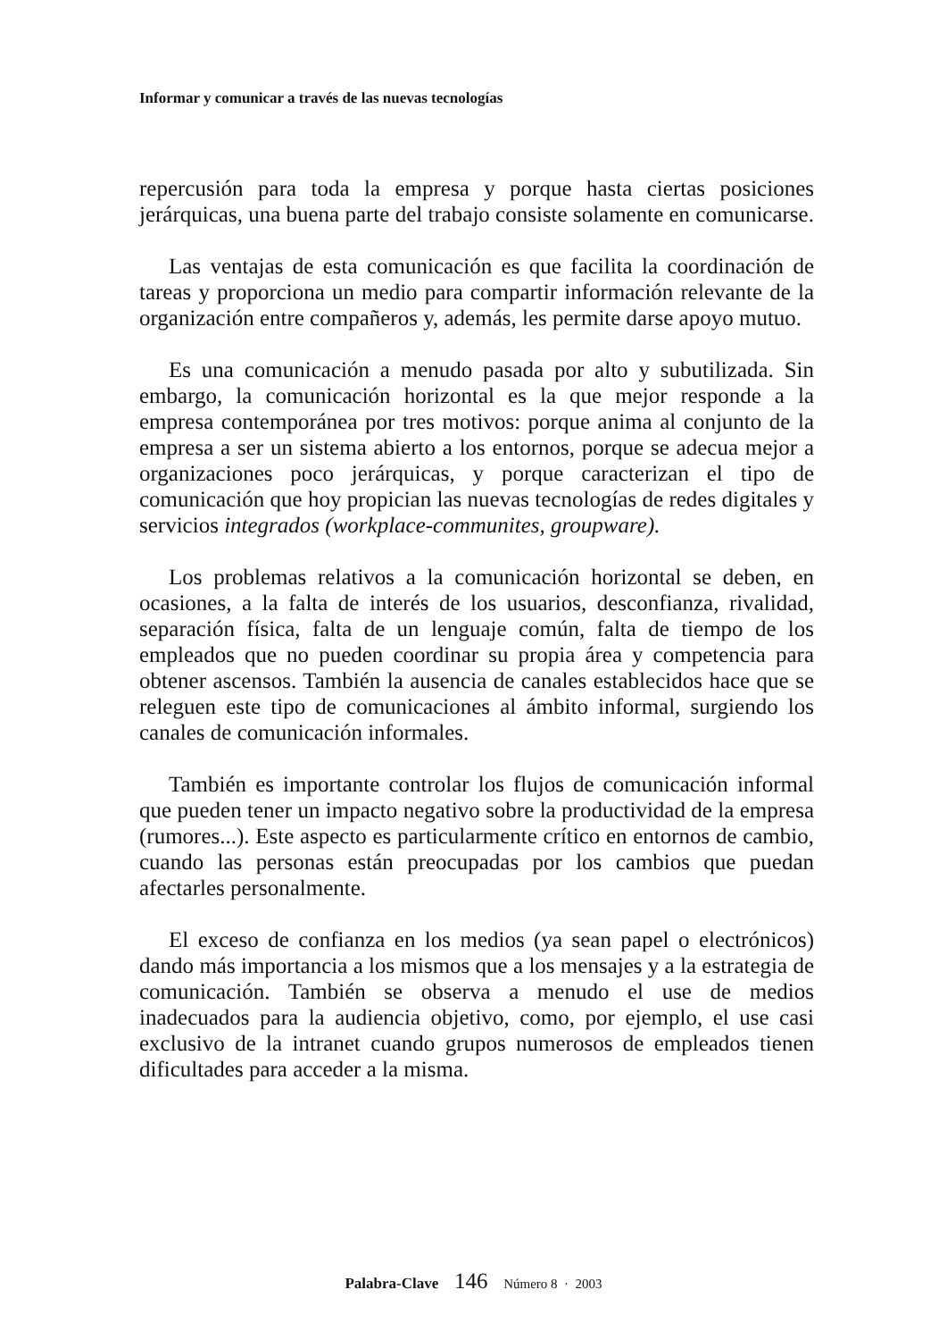Informar y comunicar a través de las nuevas tecnologías
repercusión para toda la empresa y porque hasta ciertas posiciones jerárquicas, una buena parte del trabajo consiste solamente en comunicarse.
Las ventajas de esta comunicación es que facilita la coordinación de tareas y proporciona un medio para compartir información relevante de la organización entre compañeros y, además, les permite darse apoyo mutuo.
Es una comunicación a menudo pasada por alto y subutilizada. Sin embargo, la comunicación horizontal es la que mejor responde a la empresa contemporánea por tres motivos: porque anima al conjunto de la empresa a ser un sistema abierto a los entornos, porque se adecua mejor a organizaciones poco jerárquicas, y porque caracterizan el tipo de comunicación que hoy propician las nuevas tecnologías de redes digitales y servicios integrados (workplace-communites, groupware).
Los problemas relativos a la comunicación horizontal se deben, en ocasiones, a la falta de interés de los usuarios, desconfianza, rivalidad, separación física, falta de un lenguaje común, falta de tiempo de los empleados que no pueden coordinar su propia área y competencia para obtener ascensos. También la ausencia de canales establecidos hace que se releguen este tipo de comunicaciones al ámbito informal, surgiendo los canales de comunicación informales.
También es importante controlar los flujos de comunicación informal que pueden tener un impacto negativo sobre la productividad de la empresa (rumores...). Este aspecto es particularmente crítico en entornos de cambio, cuando las personas están preocupadas por los cambios que puedan afectarles personalmente.
El exceso de confianza en los medios (ya sean papel o electrónicos) dando más importancia a los mismos que a los mensajes y a la estrategia de comunicación. También se observa a menudo el use de medios inadecuados para la audiencia objetivo, como, por ejemplo, el use casi exclusivo de la intranet cuando grupos numerosos de empleados tienen dificultades para acceder a la misma.
Palabra-Clave 146 Número 8 · 2003